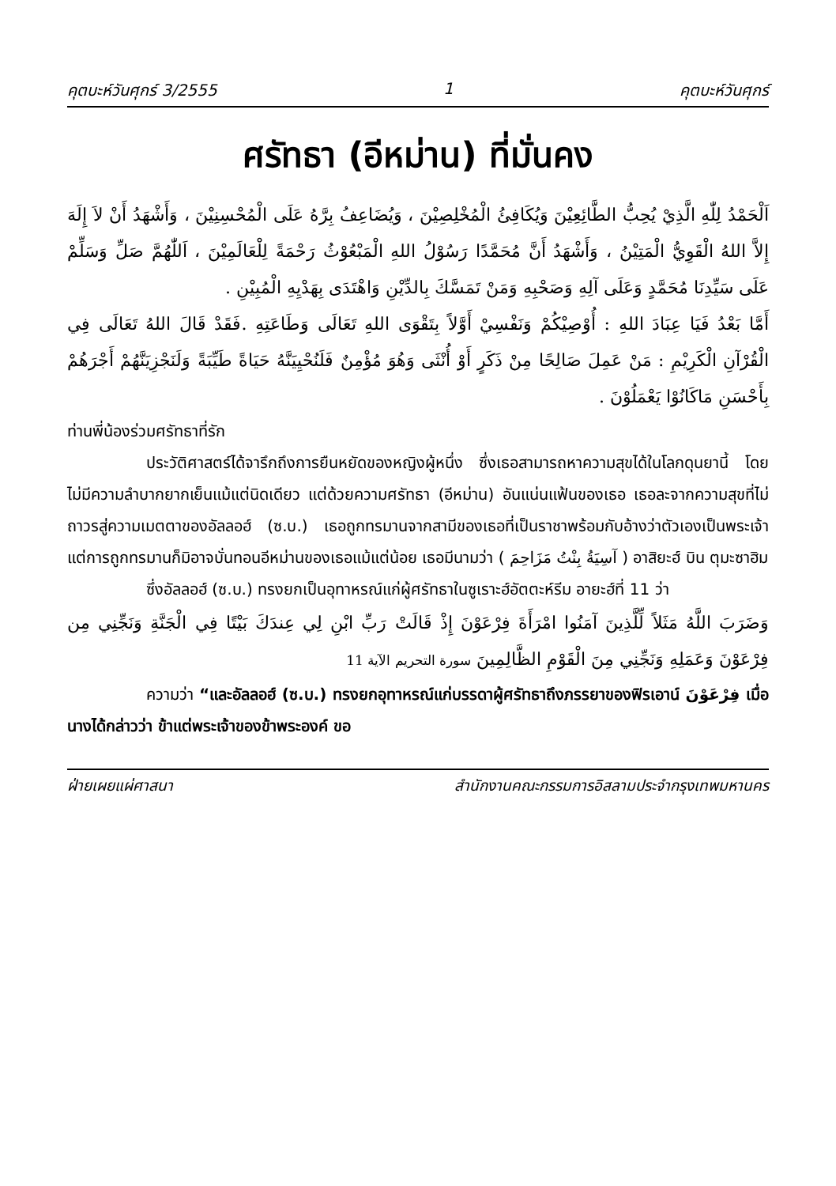คุตบะห์วันศุกร์ 3/2555 1 คุตบะห์วันศุกร์
ศรัทธา (อีหม่าน) ที่มั่นคง
اَلْحَمْدُ لِلّٰهِ الَّذِيْ يُحِبُّ الطَّائِعِيْنَ وَيُكَافِئُ الْمُخْلِصِيْنَ ، وَيُضَاعِفُ بِرَّهُ عَلَى الْمُحْسِنِيْنَ ، وَأَشْهَدُ أَنْ لاَ إِلَهَ إِلاَّ اللهُ الْقَوِيُّ الْمَتِيْنُ ، وَأَشْهَدُ أَنَّ مُحَمَّدًا رَسُوْلُ اللهِ الْمَبْعُوْثُ رَحْمَةً لِلْعَالَمِيْنَ ، اَللّٰهُمَّ صَلِّ وَسَلِّمْ عَلَى سَيِّدِنَا مُحَمَّدٍ وَعَلَى آلِهِ وَصَحْبِهِ وَمَنْ تَمَسَّكَ بِالدِّيْنِ وَاهْتَدَى بِهَدْيِهِ الْمُبِيْنِ .
أَمَّا بَعْدُ فَيَا عِبَادَ اللهِ : أُوْصِيْكُمْ وَنَفْسِيْ أَوَّلاً بِتَقْوَى اللهِ تَعَالَى وَطَاعَتِهِ .فَقَدْ قَالَ اللهُ تَعَالَى فِي الْقُرْآنِ الْكَرِيْمِ : مَنْ عَمِلَ صَالِحًا مِنْ ذَكَرٍ أَوْ أُنْثَى وَهُوَ مُؤْمِنٌ فَلَنُحْيِيَنَّهُ حَيَاةً طَيِّبَةً وَلَنَجْزِيَنَّهُمْ أَجْرَهُمْ بِأَحْسَنِ مَاكَانُوْا يَعْمَلُوْنَ .
ท่านพี่น้องร่วมศรัทธาที่รัก
ประวัติศาสตร์ได้จารึกถึงการยืนหยัดของหญิงผู้หนึ่ง ซึ่งเธอสามารถหาความสุขได้ในโลกดุนยานี้ โดยไม่มีความลำบากยากเย็นแม้แต่นิดเดียว แต่ด้วยความศรัทธา (อีหม่าน) อันแน่นแฟ้นของเธอ เธอละจากความสุขที่ไม่ถาวรสู่ความเมตตาของอัลลอฮ์ (ซ.บ.) เธอถูกทรมานจากสามีของเธอที่เป็นราชาพร้อมกับอ้างว่าตัวเองเป็นพระเจ้า แต่การถูกทรมานก็มิอาจบั่นทอนอีหม่านของเธอแม้แต่น้อย เธอมีนามว่า ( آسِيَةُ بِنْتُ مَزَاحِمَ ) อาสิยะฮ์ บิน ตุมะซาฮิม
ซึ่งอัลลอฮ์ (ซ.บ.) ทรงยกเป็นอุทาหรณ์แก่ผู้ศรัทธาในซูเราะฮ์อัตตะห์รีม อายะฮ์ที่ 11 ว่า
وَضَرَبَ اللَّهُ مَثَلاً لِّلَّذِينَ آمَنُوا امْرَأَةَ فِرْعَوْنَ إِذْ قَالَتْ رَبِّ ابْنِ لِي عِندَكَ بَيْتًا فِي الْجَنَّةِ وَنَجِّنِي مِن فِرْعَوْنَ وَعَمَلِهِ وَنَجِّنِي مِنَ الْقَوْمِ الظَّالِمِينَ سورة التحريم الآية 11
ความว่า “และอัลลอฮ์ (ซ.บ.) ทรงยกอุทาหรณ์แก่บรรดาผู้ศรัทธาถึงภรรยาของฟิรเอาน์ فِرْعَوْنَ เมื่อนางได้กล่าวว่า ข้าแต่พระเจ้าของข้าพระองค์ ขอ
ฝ่ายเผยแผ่ศาสนา สำนักงานคณะกรรมการอิสลามประจำกรุงเทพมหานคร